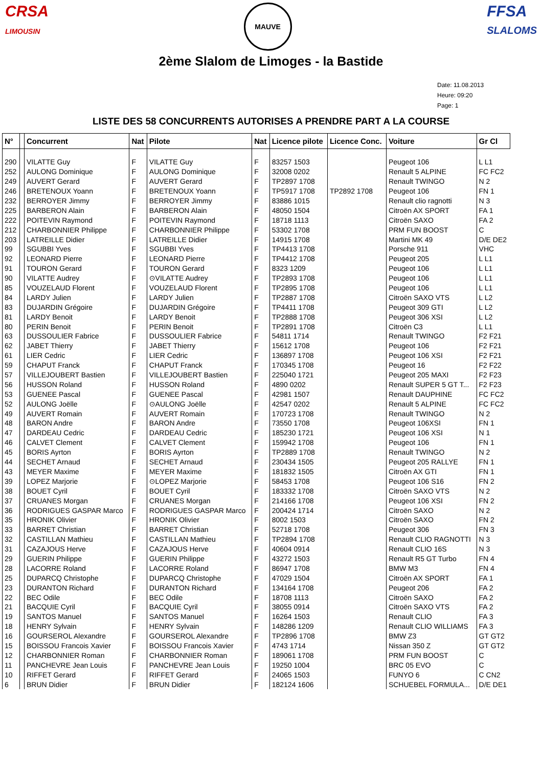CRSA
LIMOUSIN
MAUVE
FFSA
SLALOMS
2ème Slalom de Limoges - la Bastide
Date: 11.08.2013
Heure: 09:20
Page: 1
LISTE DES 58 CONCURRENTS AUTORISES A PRENDRE PART A LA COURSE
| N° | | Concurrent | Nat | Pilote | Nat | Licence pilote | Licence Conc. | Voiture | Gr Cl |
| --- | --- | --- | --- | --- | --- | --- | --- | --- | --- |
| 290 | | VILATTE Guy | F | VILATTE Guy | F | 83257 1503 | | Peugeot 106 | L L1 |
| 252 | | AULONG Dominique | F | AULONG Dominique | F | 32008 0202 | | Renault 5 ALPINE | FC FC2 |
| 249 | | AUVERT Gerard | F | AUVERT Gerard | F | TP2897 1708 | | Renault TWINGO | N 2 |
| 246 | | BRETENOUX Yoann | F | BRETENOUX Yoann | F | TP5917 1708 | TP2892 1708 | Peugeot 106 | FN 1 |
| 232 | | BERROYER Jimmy | F | BERROYER Jimmy | F | 83886 1015 | | Renault clio ragnotti | N 3 |
| 225 | | BARBERON Alain | F | BARBERON Alain | F | 48050 1504 | | Citroën AX SPORT | FA 1 |
| 222 | | POITEVIN Raymond | F | POITEVIN Raymond | F | 18718 1113 | | Citroën SAXO | FA 2 |
| 212 | | CHARBONNIER Philippe | F | CHARBONNIER Philippe | F | 53302 1708 | | PRM FUN BOOST | C |
| 203 | | LATREILLE Didier | F | LATREILLE Didier | F | 14915 1708 | | Martini MK 49 | D/E DE2 |
| 99 | | SGUBBI Yves | F | SGUBBI Yves | F | TP4413 1708 | | Porsche 911 | VHC |
| 92 | | LEONARD Pierre | F | LEONARD Pierre | F | TP4412 1708 | | Peugeot 205 | L L1 |
| 91 | | TOURON Gerard | F | TOURON Gerard | F | 8323 1209 | | Peugeot 106 | L L1 |
| 90 | | VILATTE Audrey | F | ⊙VILATTE Audrey | F | TP2893 1708 | | Peugeot 106 | L L1 |
| 85 | | VOUZELAUD Florent | F | VOUZELAUD Florent | F | TP2895 1708 | | Peugeot 106 | L L1 |
| 84 | | LARDY Julien | F | LARDY Julien | F | TP2887 1708 | | Citroën SAXO VTS | L L2 |
| 83 | | DUJARDIN Grégoire | F | DUJARDIN Grégoire | F | TP4411 1708 | | Peugeot 309 GTI | L L2 |
| 81 | | LARDY Benoit | F | LARDY Benoit | F | TP2888 1708 | | Peugeot 306 XSI | L L2 |
| 80 | | PERIN Benoit | F | PERIN Benoit | F | TP2891 1708 | | Citroën C3 | L L1 |
| 63 | | DUSSOULIER Fabrice | F | DUSSOULIER Fabrice | F | 54811 1714 | | Renault TWINGO | F2 F21 |
| 62 | | JABET Thierry | F | JABET Thierry | F | 15612 1708 | | Peugeot 106 | F2 F21 |
| 61 | | LIER Cedric | F | LIER Cedric | F | 136897 1708 | | Peugeot 106 XSI | F2 F21 |
| 59 | | CHAPUT Franck | F | CHAPUT Franck | F | 170345 1708 | | Peugeot 16 | F2 F22 |
| 57 | | VILLEJOUBERT Bastien | F | VILLEJOUBERT Bastien | F | 225040 1721 | | Peugeot 205 MAXI | F2 F23 |
| 56 | | HUSSON Roland | F | HUSSON Roland | F | 4890 0202 | | Renault SUPER 5 GT T... | F2 F23 |
| 53 | | GUENEE Pascal | F | GUENEE Pascal | F | 42981 1507 | | Renault DAUPHINE | FC FC2 |
| 52 | | AULONG Joëlle | F | ⊙AULONG Joëlle | F | 42547 0202 | | Renault 5 ALPINE | FC FC2 |
| 49 | | AUVERT Romain | F | AUVERT Romain | F | 170723 1708 | | Renault TWINGO | N 2 |
| 48 | | BARON Andre | F | BARON Andre | F | 73550 1708 | | Peugeot 106XSI | FN 1 |
| 47 | | DARDEAU Cedric | F | DARDEAU Cedric | F | 185230 1721 | | Peugeot 106 XSI | N 1 |
| 46 | | CALVET Clement | F | CALVET Clement | F | 159942 1708 | | Peugeot 106 | FN 1 |
| 45 | | BORIS Ayrton | F | BORIS Ayrton | F | TP2889 1708 | | Renault TWINGO | N 2 |
| 44 | | SECHET Arnaud | F | SECHET Arnaud | F | 230434 1505 | | Peugeot 205 RALLYE | FN 1 |
| 43 | | MEYER Maxime | F | MEYER Maxime | F | 181832 1505 | | Citroën AX GTI | FN 1 |
| 39 | | LOPEZ Marjorie | F | ⊙LOPEZ Marjorie | F | 58453 1708 | | Peugeot 106 S16 | FN 2 |
| 38 | | BOUET Cyril | F | BOUET Cyril | F | 183332 1708 | | Citroën SAXO VTS | N 2 |
| 37 | | CRUANES Morgan | F | CRUANES Morgan | F | 214166 1708 | | Peugeot 106 XSI | FN 2 |
| 36 | | RODRIGUES GASPAR Marco | F | RODRIGUES GASPAR Marco | F | 200424 1714 | | Citroën SAXO | N 2 |
| 35 | | HRONIK Olivier | F | HRONIK Olivier | F | 8002 1503 | | Citroën SAXO | FN 2 |
| 33 | | BARRET Christian | F | BARRET Christian | F | 52718 1708 | | Peugeot 306 | FN 3 |
| 32 | | CASTILLAN Mathieu | F | CASTILLAN Mathieu | F | TP2894 1708 | | Renault CLIO RAGNOTTI | N 3 |
| 31 | | CAZAJOUS Herve | F | CAZAJOUS Herve | F | 40604 0914 | | Renault CLIO 16S | N 3 |
| 29 | | GUERIN Philippe | F | GUERIN Philippe | F | 43272 1503 | | Renault R5 GT Turbo | FN 4 |
| 28 | | LACORRE Roland | F | LACORRE Roland | F | 86947 1708 | | BMW M3 | FN 4 |
| 25 | | DUPARCQ Christophe | F | DUPARCQ Christophe | F | 47029 1504 | | Citroën AX SPORT | FA 1 |
| 23 | | DURANTON Richard | F | DURANTON Richard | F | 134164 1708 | | Peugeot 206 | FA 2 |
| 22 | | BEC Odile | F | BEC Odile | F | 18708 1113 | | Citroën SAXO | FA 2 |
| 21 | | BACQUIE Cyril | F | BACQUIE Cyril | F | 38055 0914 | | Citroën SAXO VTS | FA 2 |
| 19 | | SANTOS Manuel | F | SANTOS Manuel | F | 16264 1503 | | Renault CLIO | FA 3 |
| 18 | | HENRY Sylvain | F | HENRY Sylvain | F | 148286 1209 | | Renault CLIO WILLIAMS | FA 3 |
| 16 | | GOURSEROL Alexandre | F | GOURSEROL Alexandre | F | TP2896 1708 | | BMW Z3 | GT GT2 |
| 15 | | BOISSOU Francois Xavier | F | BOISSOU Francois Xavier | F | 4743 1714 | | Nissan 350 Z | GT GT2 |
| 12 | | CHARBONNIER Roman | F | CHARBONNIER Roman | F | 189061 1708 | | PRM FUN BOOST | C |
| 11 | | PANCHEVRE Jean Louis | F | PANCHEVRE Jean Louis | F | 19250 1004 | | BRC 05 EVO | C |
| 10 | | RIFFET Gerard | F | RIFFET Gerard | F | 24065 1503 | | FUNYO 6 | C CN2 |
| 6 | | BRUN Didier | F | BRUN Didier | F | 182124 1606 | | SCHUEBEL FORMULA... | D/E DE1 |